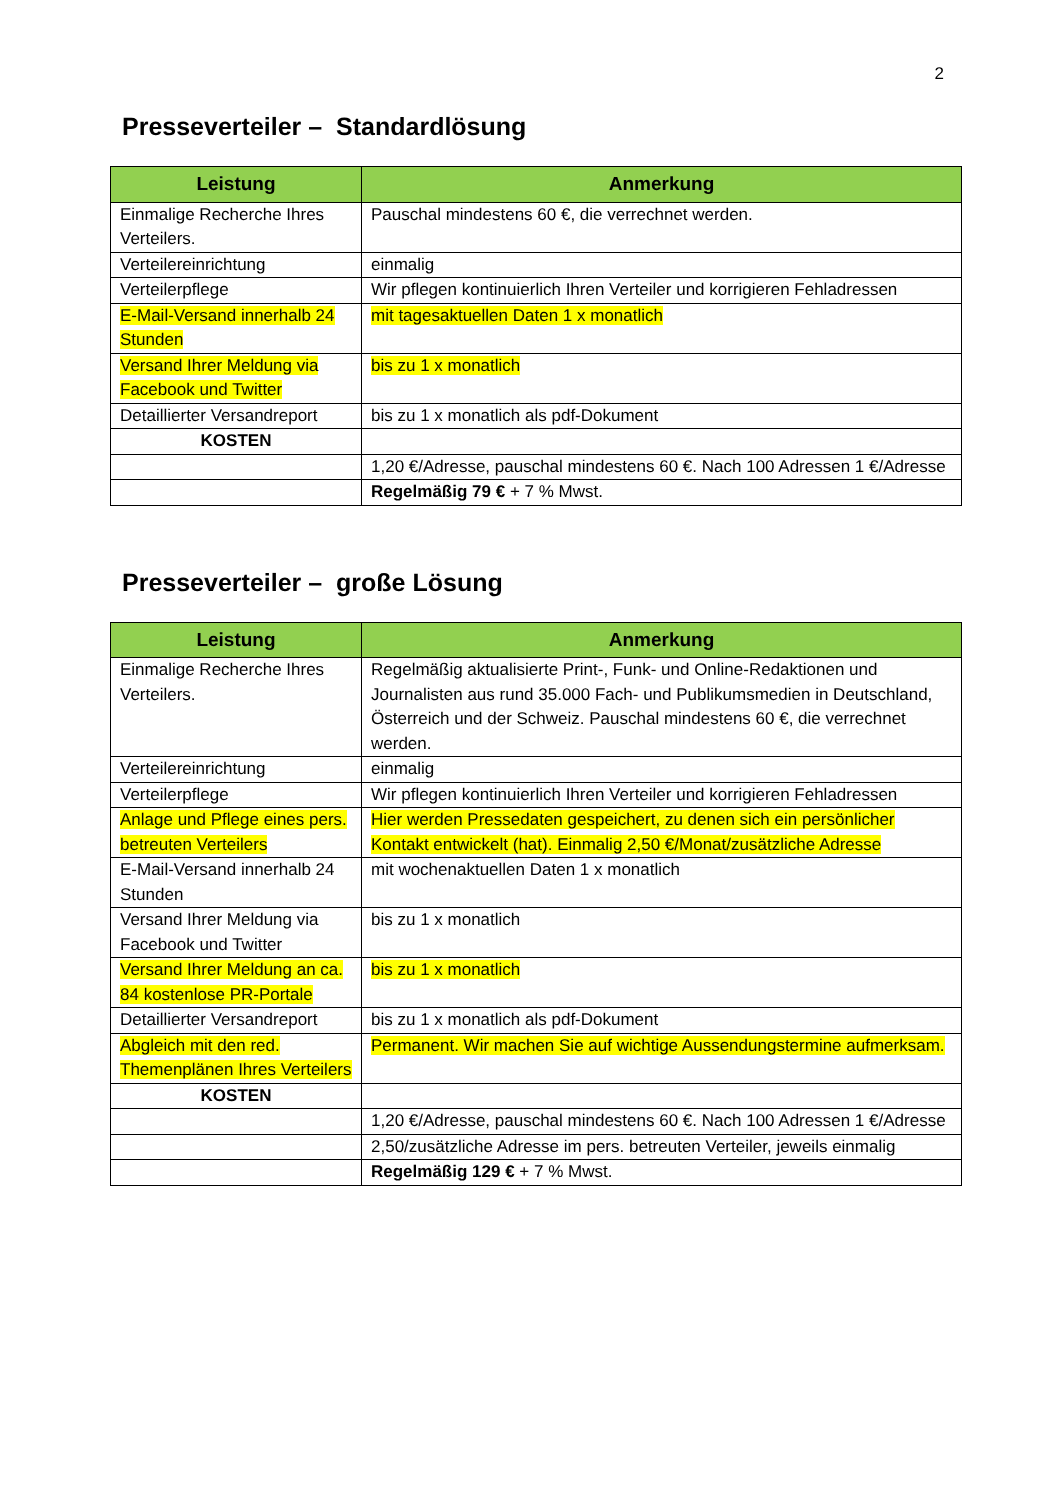2
Presseverteiler – Standardlösung
| Leistung | Anmerkung |
| --- | --- |
| Einmalige Recherche Ihres Verteilers. | Pauschal mindestens 60 €, die verrechnet werden. |
| Verteilereinrichtung | einmalig |
| Verteilerpflege | Wir pflegen kontinuierlich Ihren Verteiler und korrigieren Fehladressen |
| E-Mail-Versand innerhalb 24 Stunden | mit tagesaktuellen Daten 1 x monatlich |
| Versand Ihrer Meldung via Facebook und Twitter | bis zu 1 x monatlich |
| Detaillierter Versandreport | bis zu 1 x monatlich als pdf-Dokument |
| KOSTEN | |
| | 1,20 €/Adresse, pauschal mindestens 60 €. Nach 100 Adressen 1 €/Adresse |
| | Regelmäßig 79 € + 7 % Mwst. |
Presseverteiler – große Lösung
| Leistung | Anmerkung |
| --- | --- |
| Einmalige Recherche Ihres Verteilers. | Regelmäßig aktualisierte Print-, Funk- und Online-Redaktionen und Journalisten aus rund 35.000 Fach- und Publikumsmedien in Deutschland, Österreich und der Schweiz. Pauschal mindestens 60 €, die verrechnet werden. |
| Verteilereinrichtung | einmalig |
| Verteilerpflege | Wir pflegen kontinuierlich Ihren Verteiler und korrigieren Fehladressen |
| Anlage und Pflege eines pers. betreuten Verteilers | Hier werden Pressedaten gespeichert, zu denen sich ein persönlicher Kontakt entwickelt (hat). Einmalig 2,50 €/Monat/zusätzliche Adresse |
| E-Mail-Versand innerhalb 24 Stunden | mit wochenaktuellen Daten 1 x monatlich |
| Versand Ihrer Meldung via Facebook und Twitter | bis zu 1 x monatlich |
| Versand Ihrer Meldung an ca. 84 kostenlose PR-Portale | bis zu 1 x monatlich |
| Detaillierter Versandreport | bis zu 1 x monatlich als pdf-Dokument |
| Abgleich mit den red. Themenplänen Ihres Verteilers | Permanent. Wir machen Sie auf wichtige Aussendungstermine aufmerksam. |
| KOSTEN | |
| | 1,20 €/Adresse, pauschal mindestens 60 €. Nach 100 Adressen 1 €/Adresse |
| | 2,50/zusätzliche Adresse im pers. betreuten Verteiler, jeweils einmalig |
| | Regelmäßig 129 € + 7 % Mwst. |